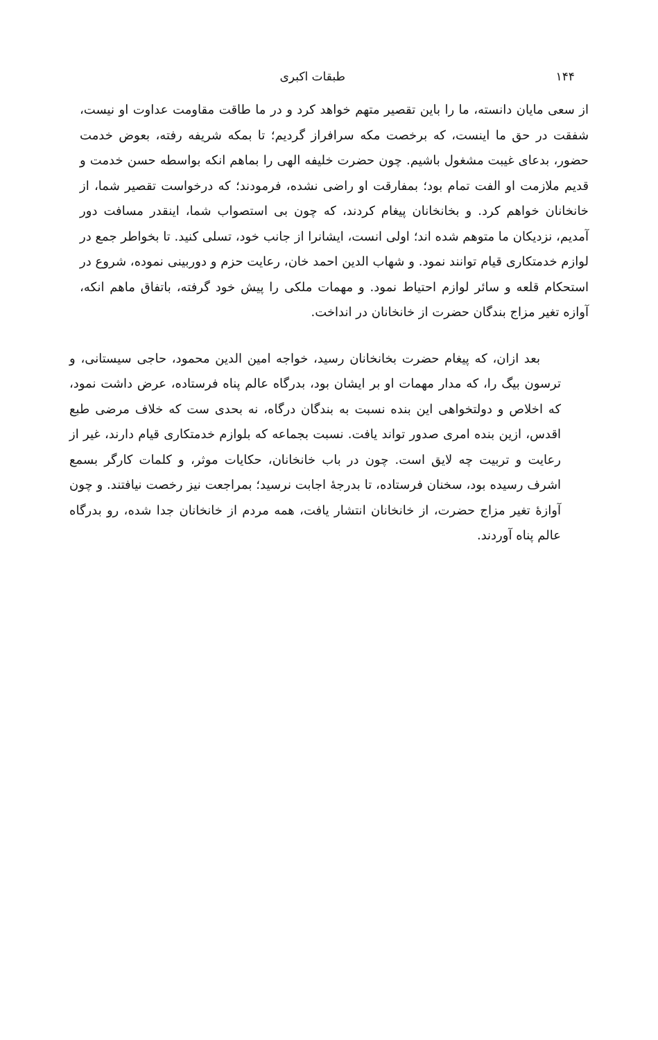۱۴۴ طبقات اکبری
از سعی مایان دانسته، ما را باین تقصیر متهم خواهد کرد و در ما طاقت مقاومت عداوت او نیست، شفقت در حق ما اینست، که برخصت مکه سرافراز گردیم؛ تا بمکه شریفه رفته، بعوض خدمت حضور، بدعای غیبت مشغول باشیم. چون حضرت خلیفه الهی را بماهم انکه بواسطه حسن خدمت و قدیم ملازمت او الفت تمام بود؛ بمفارقت او راضی نشده، فرمودند؛ که درخواست تقصیر شما، از خانخانان خواهم کرد. و بخانخانان پیغام کردند، که چون بی استصواب شما، اینقدر مسافت دور آمدیم، نزدیکان ما متوهم شده اند؛ اولی انست، ایشانرا از جانب خود، تسلی کنید. تا بخواطر جمع در لوازم خدمتکاری قیام توانند نمود. و شهاب الدین احمد خان، رعایت حزم و دوربینی نموده، شروع در استحکام قلعه و سائر لوازم احتیاط نمود. و مهمات ملکی را پیش خود گرفته، باتفاق ماهم انکه، آوازه تغیر مزاج بندگان حضرت از خانخانان در انداخت.
بعد ازان، که پیغام حضرت بخانخانان رسید، خواجه امین الدین محمود، حاجی سیستانی، و ترسون بیگ را، که مدار مهمات او بر ایشان بود، بدرگاه عالم پناه فرستاده، عرض داشت نمود، که اخلاص و دولتخواهی این بنده نسبت به بندگان درگاه، نه بحدی ست که خلاف مرضی طبع اقدس، ازین بنده امری صدور تواند یافت. نسبت بجماعه که بلوازم خدمتکاری قیام دارند، غیر از رعایت و تربیت چه لایق است. چون در باب خانخانان، حکایات موثر، و کلمات کارگر بسمع اشرف رسیده بود، سخنان فرستاده، تا بدرجهٔ اجابت نرسید؛ بمراجعت نیز رخصت نیافتند. و چون آوازهٔ تغیر مزاج حضرت، از خانخانان انتشار یافت، همه مردم از خانخانان جدا شده، رو بدرگاه عالم پناه آوردند.